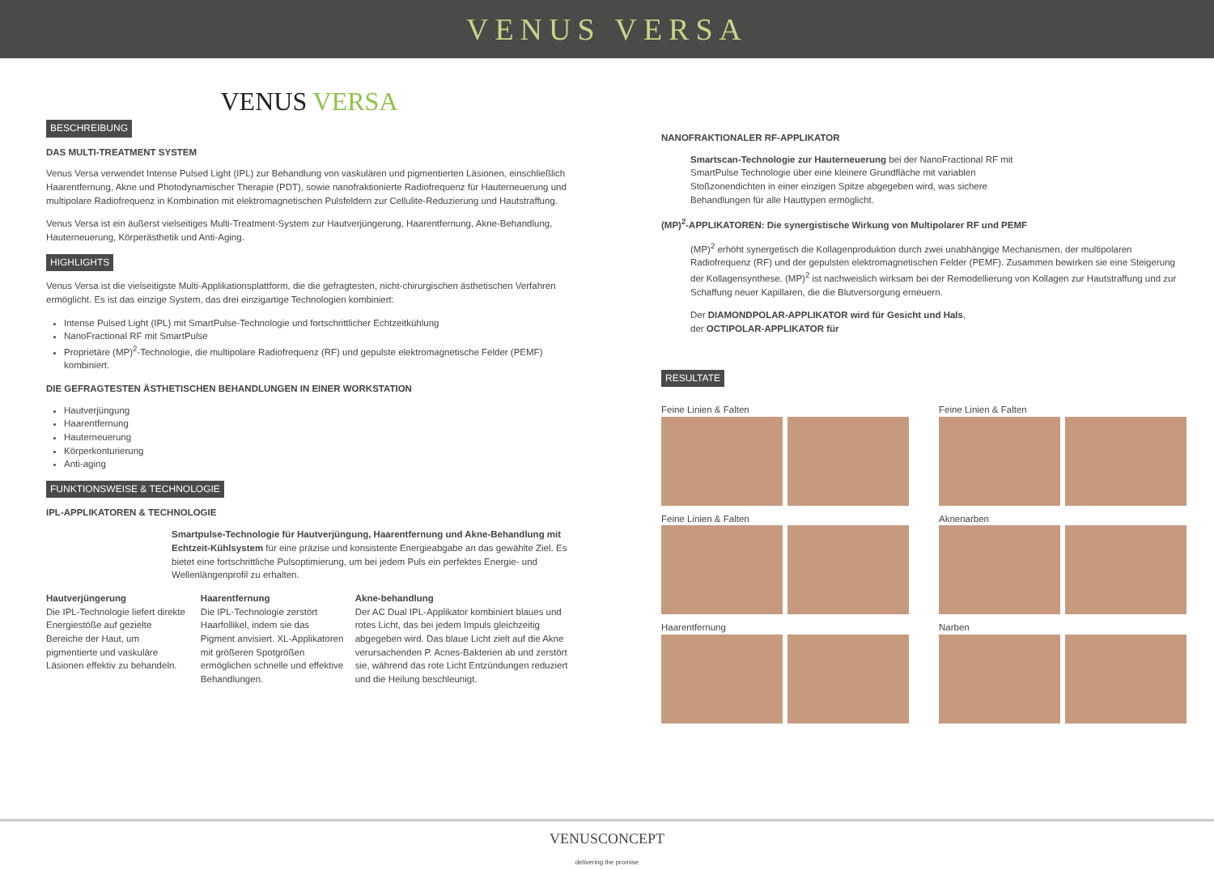VENUS VERSA
VENUS VERSA
BESCHREIBUNG
DAS MULTI-TREATMENT SYSTEM
Venus Versa verwendet Intense Pulsed Light (IPL) zur Behandlung von vaskulären und pigmentierten Läsionen, einschließlich Haarentfernung, Akne und Photodynamischer Therapie (PDT), sowie nanofraktionierte Radiofrequenz für Hauterneuerung und multipolare Radiofrequenz in Kombination mit elektromagnetischen Pulsfeldern zur Cellulite-Reduzierung und Hautstraffung.
Venus Versa ist ein äußerst vielseitiges Multi-Treatment-System zur Hautverjüngerung, Haarentfernung, Akne-Behandlung, Hauterneuerung, Körperästhetik und Anti-Aging.
HIGHLIGHTS
Venus Versa ist die vielseitigste Multi-Applikationsplattform, die die gefragtesten, nicht-chirurgischen ästhetischen Verfahren ermöglicht. Es ist das einzige System, das drei einzigartige Technologien kombiniert:
Intense Pulsed Light (IPL) mit SmartPulse-Technologie und fortschrittlicher Echtzeitkühlung
NanoFractional RF mit SmartPulse
Proprietäre (MP)<sup>2</sup>-Technologie, die multipolare Radiofrequenz (RF) und gepulste elektromagnetische Felder (PEMF) kombiniert.
DIE GEFRAGTESTEN ÄSTHETISCHEN BEHANDLUNGEN IN EINER WORKSTATION
Hautverjüngung
Haarentfernung
Hauterneuerung
Körperkonturierung
Anti-aging
FUNKTIONSWEISE & TECHNOLOGIE
IPL-APPLIKATOREN & TECHNOLOGIE
Smartpulse-Technologie für Hautverjüngung, Haarentfernung und Akne-Behandlung mit Echtzeit-Kühlsystem für eine präzise und konsistente Energieabgabe an das gewählte Ziel. Es bietet eine fortschrittliche Pulsoptimierung, um bei jedem Puls ein perfektes Energie- und Wellenlängenprofil zu erhalten.
Hautverjüngerung
Die IPL-Technologie liefert direkte Energiestöße auf gezielte Bereiche der Haut, um pigmentierte und vaskuläre Läsionen effektiv zu behandeln.
Haarentfernung
Die IPL-Technologie zerstört Haarfollikel, indem sie das Pigment anvisiert. XL-Applikatoren mit größeren Spotgrößen ermöglichen schnelle und effektive Behandlungen.
Akne-behandlung
Der AC Dual IPL-Applikator kombiniert blaues und rotes Licht, das bei jedem Impuls gleichzeitig abgegeben wird. Das blaue Licht zielt auf die Akne verursachenden P. Acnes-Bakterien ab und zerstört sie, während das rote Licht Entzündungen reduziert und die Heilung beschleunigt.
NANOFRAKTIONALER RF-APPLIKATOR
Smartscan-Technologie zur Hauterneuerung bei der NanoFractional RF mit SmartPulse Technologie über eine kleinere Grundfläche mit variablen Stoßzonendichten in einer einzigen Spitze abgegeben wird, was sichere Behandlungen für alle Hauttypen ermöglicht.
(MP)<sup>2</sup>-APPLIKATOREN: Die synergistische Wirkung von Multipolarer RF und PEMF
(MP)<sup>2</sup> erhöht synergetisch die Kollagenproduktion durch zwei unabhängige Mechanismen, der multipolaren Radiofrequenz (RF) und der gepulsten elektromagnetischen Felder (PEMF). Zusammen bewirken sie eine Steigerung der Kollagensynthese. (MP)<sup>2</sup> ist nachweislich wirksam bei der Remodellierung von Kollagen zur Hautstraffung und zur Schaffung neuer Kapillaren, die die Blutversorgung erneuern.
Der DIAMONDPOLAR-APPLIKATOR wird für Gesicht und Hals,
der OCTIPOLAR-APPLIKATOR für
RESULTATE
Feine Linien & Falten
Feine Linien & Falten
Feine Linien & Falten
Aknenarben
Haarentfernung
Narben
VENUSCONCEPT
delivering the promise